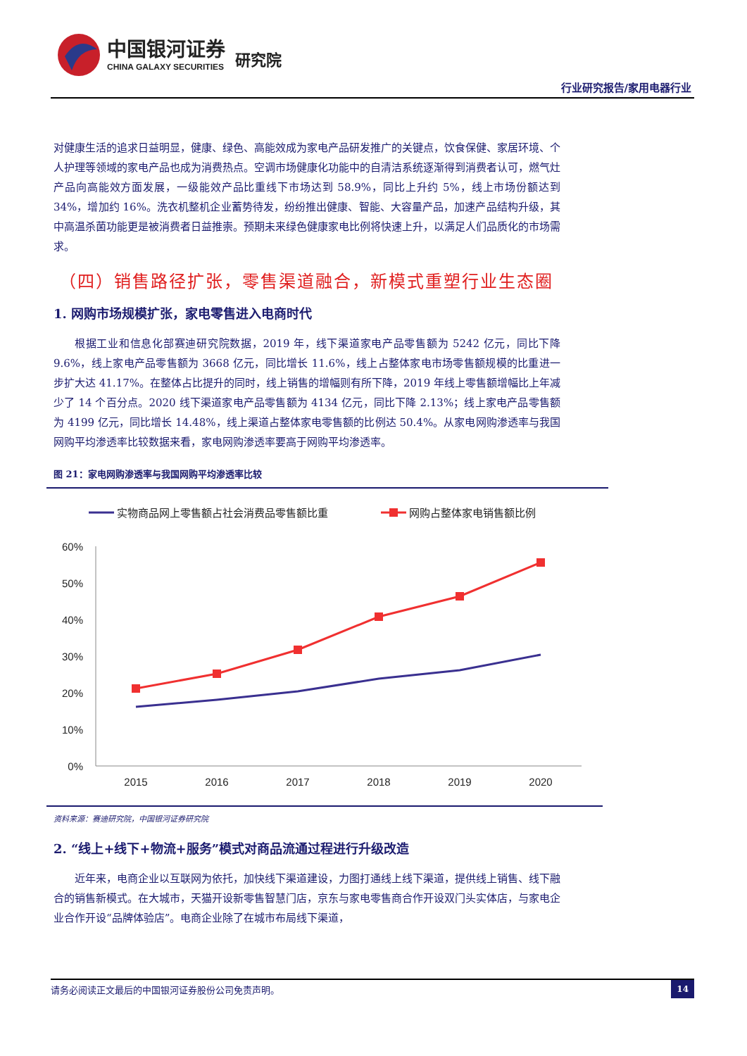中国银河证券
CHINA GALAXY SECURITIES
研究院
行业研究报告/家用电器行业
对健康生活的追求日益明显，健康、绿色、高能效成为家电产品研发推广的关键点，饮食保健、家居环境、个人护理等领域的家电产品也成为消费热点。空调市场健康化功能中的自清洁系统逐渐得到消费者认可，燃气灶产品向高能效方面发展，一级能效产品比重线下市场达到 58.9%，同比上升约 5%，线上市场份额达到 34%，增加约 16%。洗衣机整机企业蓄势待发，纷纷推出健康、智能、大容量产品，加速产品结构升级，其中高温杀菌功能更是被消费者日益推崇。预期未来绿色健康家电比例将快速上升，以满足人们品质化的市场需求。
（四）销售路径扩张，零售渠道融合，新模式重塑行业生态圈
1. 网购市场规模扩张，家电零售进入电商时代
根据工业和信息化部赛迪研究院数据，2019 年，线下渠道家电产品零售额为 5242 亿元，同比下降 9.6%，线上家电产品零售额为 3668 亿元，同比增长 11.6%，线上占整体家电市场零售额规模的比重进一步扩大达 41.17%。在整体占比提升的同时，线上销售的增幅则有所下降，2019 年线上零售额增幅比上年减少了 14 个百分点。2020 线下渠道家电产品零售额为 4134 亿元，同比下降 2.13%；线上家电产品零售额为 4199 亿元，同比增长 14.48%，线上渠道占整体家电零售额的比例达 50.4%。从家电网购渗透率与我国网购平均渗透率比较数据来看，家电网购渗透率要高于网购平均渗透率。
图 21：家电网购渗透率与我国网购平均渗透率比较
实物商品网上零售额占社会消费品零售额比重
网购占整体家电销售额比例
60%
50%
40%
30%
20%
10%
0%
2015
2016
2017
2018
2019
2020
资料来源：赛迪研究院，中国银河证券研究院
2. “线上+线下+物流+服务”模式对商品流通过程进行升级改造
近年来，电商企业以互联网为依托，加快线下渠道建设，力图打通线上线下渠道，提供线上销售、线下融合的销售新模式。在大城市，天猫开设新零售智慧门店，京东与家电零售商合作开设双门头实体店，与家电企业合作开设“品牌体验店”。电商企业除了在城市布局线下渠道，
请务必阅读正文最后的中国银河证券股份公司免责声明。 14